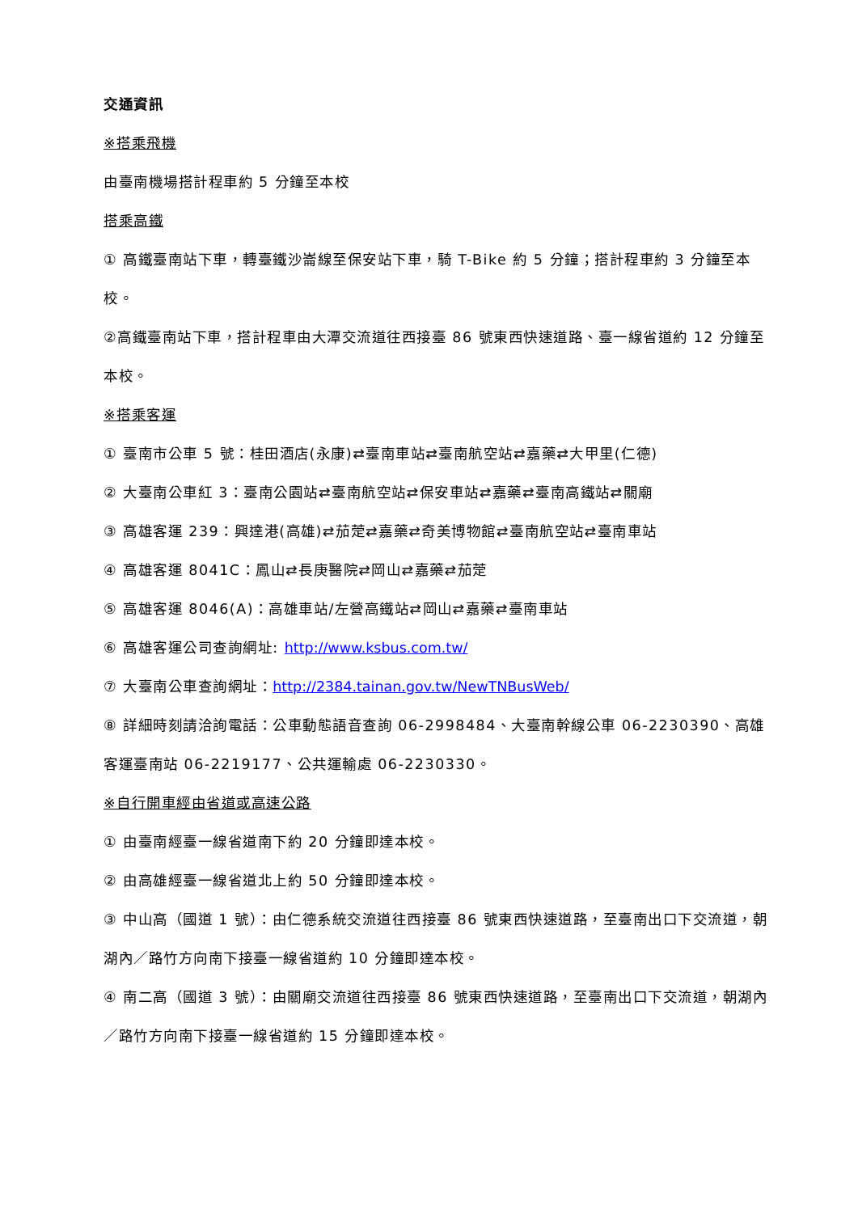交通資訊
※搭乘飛機
由臺南機場搭計程車約 5 分鐘至本校
搭乘高鐵
① 高鐵臺南站下車，轉臺鐵沙崙線至保安站下車，騎 T-Bike 約 5 分鐘；搭計程車約 3 分鐘至本校。
②高鐵臺南站下車，搭計程車由大潭交流道往西接臺 86 號東西快速道路、臺一線省道約 12 分鐘至本校。
※搭乘客運
① 臺南市公車 5 號：桂田酒店(永康)⇄臺南車站⇄臺南航空站⇄嘉藥⇄大甲里(仁德)
② 大臺南公車紅 3：臺南公園站⇄臺南航空站⇄保安車站⇄嘉藥⇄臺南高鐵站⇄關廟
③ 高雄客運 239：興達港(高雄)⇄茄萣⇄嘉藥⇄奇美博物館⇄臺南航空站⇄臺南車站
④ 高雄客運 8041C：鳳山⇄長庚醫院⇄岡山⇄嘉藥⇄茄萣
⑤ 高雄客運 8046(A)：高雄車站/左營高鐵站⇄岡山⇄嘉藥⇄臺南車站
⑥ 高雄客運公司查詢網址: http://www.ksbus.com.tw/
⑦ 大臺南公車查詢網址：http://2384.tainan.gov.tw/NewTNBusWeb/
⑧ 詳細時刻請洽詢電話：公車動態語音查詢 06-2998484、大臺南幹線公車 06-2230390、高雄客運臺南站 06-2219177、公共運輸處 06-2230330。
※自行開車經由省道或高速公路
① 由臺南經臺一線省道南下約 20 分鐘即達本校。
② 由高雄經臺一線省道北上約 50 分鐘即達本校。
③ 中山高（國道 1 號）：由仁德系統交流道往西接臺 86 號東西快速道路，至臺南出口下交流道，朝湖內／路竹方向南下接臺一線省道約 10 分鐘即達本校。
④ 南二高（國道 3 號）：由關廟交流道往西接臺 86 號東西快速道路，至臺南出口下交流道，朝湖內／路竹方向南下接臺一線省道約 15 分鐘即達本校。